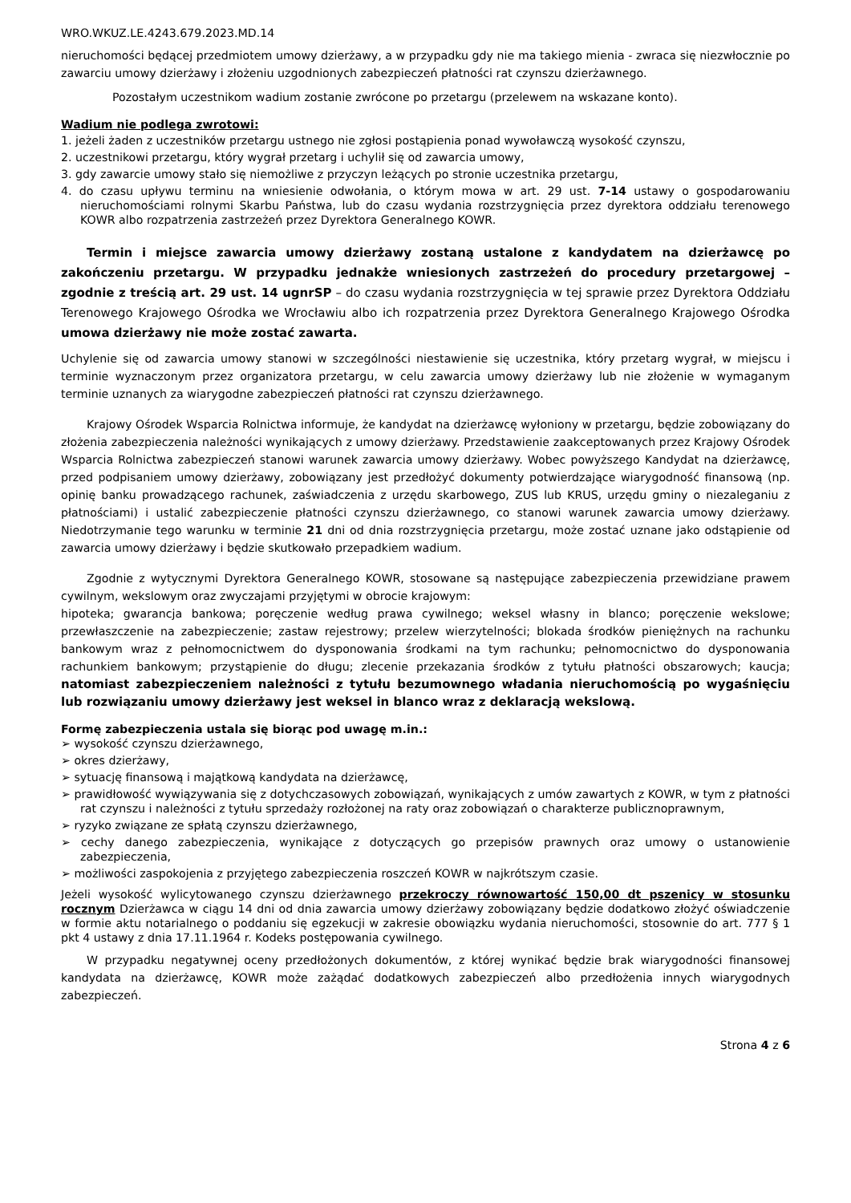WRO.WKUZ.LE.4243.679.2023.MD.14
nieruchomości będącej przedmiotem umowy dzierżawy, a w przypadku gdy nie ma takiego mienia - zwraca się niezwłocznie po zawarciu umowy dzierżawy i złożeniu uzgodnionych zabezpieczeń płatności rat czynszu dzierżawnego.
Pozostałym uczestnikom wadium zostanie zwrócone po przetargu (przelewem na wskazane konto).
Wadium nie podlega zwrotowi:
1. jeżeli żaden z uczestników przetargu ustnego nie zgłosi postąpienia ponad wywoławczą wysokość czynszu,
2. uczestnikowi przetargu, który wygrał przetarg i uchylił się od zawarcia umowy,
3. gdy zawarcie umowy stało się niemożliwe z przyczyn leżących po stronie uczestnika przetargu,
4. do czasu upływu terminu na wniesienie odwołania, o którym mowa w art. 29 ust. 7-14 ustawy o gospodarowaniu nieruchomościami rolnymi Skarbu Państwa, lub do czasu wydania rozstrzygnięcia przez dyrektora oddziału terenowego KOWR albo rozpatrzenia zastrzeżeń przez Dyrektora Generalnego KOWR.
Termin i miejsce zawarcia umowy dzierżawy zostaną ustalone z kandydatem na dzierżawcę po zakończeniu przetargu. W przypadku jednakże wniesionych zastrzeżeń do procedury przetargowej – zgodnie z treścią art. 29 ust. 14 ugnrSP – do czasu wydania rozstrzygnięcia w tej sprawie przez Dyrektora Oddziału Terenowego Krajowego Ośrodka we Wrocławiu albo ich rozpatrzenia przez Dyrektora Generalnego Krajowego Ośrodka umowa dzierżawy nie może zostać zawarta.
Uchylenie się od zawarcia umowy stanowi w szczególności niestawienie się uczestnika, który przetarg wygrał, w miejscu i terminie wyznaczonym przez organizatora przetargu, w celu zawarcia umowy dzierżawy lub nie złożenie w wymaganym terminie uznanych za wiarygodne zabezpieczeń płatności rat czynszu dzierżawnego.
Krajowy Ośrodek Wsparcia Rolnictwa informuje, że kandydat na dzierżawcę wyłoniony w przetargu, będzie zobowiązany do złożenia zabezpieczenia należności wynikających z umowy dzierżawy. Przedstawienie zaakceptowanych przez Krajowy Ośrodek Wsparcia Rolnictwa zabezpieczeń stanowi warunek zawarcia umowy dzierżawy. Wobec powyższego Kandydat na dzierżawcę, przed podpisaniem umowy dzierżawy, zobowiązany jest przedłożyć dokumenty potwierdzające wiarygodność finansową (np. opinię banku prowadzącego rachunek, zaświadczenia z urzędu skarbowego, ZUS lub KRUS, urzędu gminy o niezaleganiu z płatnościami) i ustalić zabezpieczenie płatności czynszu dzierżawnego, co stanowi warunek zawarcia umowy dzierżawy. Niedotrzymanie tego warunku w terminie 21 dni od dnia rozstrzygnięcia przetargu, może zostać uznane jako odstąpienie od zawarcia umowy dzierżawy i będzie skutkowało przepadkiem wadium.
Zgodnie z wytycznymi Dyrektora Generalnego KOWR, stosowane są następujące zabezpieczenia przewidziane prawem cywilnym, wekslowym oraz zwyczajami przyjętymi w obrocie krajowym:
hipoteka; gwarancja bankowa; poręczenie według prawa cywilnego; weksel własny in blanco; poręczenie wekslowe; przewłaszczenie na zabezpieczenie; zastaw rejestrowy; przelew wierzytelności; blokada środków pieniężnych na rachunku bankowym wraz z pełnomocnictwem do dysponowania środkami na tym rachunku; pełnomocnictwo do dysponowania rachunkiem bankowym; przystąpienie do długu; zlecenie przekazania środków z tytułu płatności obszarowych; kaucja; natomiast zabezpieczeniem należności z tytułu bezumownego władania nieruchomością po wygaśnięciu lub rozwiązaniu umowy dzierżawy jest weksel in blanco wraz z deklaracją wekslową.
Formę zabezpieczenia ustala się biorąc pod uwagę m.in.:
➢ wysokość czynszu dzierżawnego,
➢ okres dzierżawy,
➢ sytuację finansową i majątkową kandydata na dzierżawcę,
➢ prawidłowość wywiązywania się z dotychczasowych zobowiązań, wynikających z umów zawartych z KOWR, w tym z płatności rat czynszu i należności z tytułu sprzedaży rozłożonej na raty oraz zobowiązań o charakterze publicznoprawnym,
➢ ryzyko związane ze spłatą czynszu dzierżawnego,
➢ cechy danego zabezpieczenia, wynikające z dotyczących go przepisów prawnych oraz umowy o ustanowienie zabezpieczenia,
➢ możliwości zaspokojenia z przyjętego zabezpieczenia roszczeń KOWR w najkrótszym czasie.
Jeżeli wysokość wylicytowanego czynszu dzierżawnego przekroczy równowartość 150,00 dt pszenicy w stosunku rocznym Dzierżawca w ciągu 14 dni od dnia zawarcia umowy dzierżawy zobowiązany będzie dodatkowo złożyć oświadczenie w formie aktu notarialnego o poddaniu się egzekucji w zakresie obowiązku wydania nieruchomości, stosownie do art. 777 § 1 pkt 4 ustawy z dnia 17.11.1964 r. Kodeks postępowania cywilnego.
W przypadku negatywnej oceny przedłożonych dokumentów, z której wynikać będzie brak wiarygodności finansowej kandydata na dzierżawcę, KOWR może zażądać dodatkowych zabezpieczeń albo przedłożenia innych wiarygodnych zabezpieczeń.
Strona 4 z 6